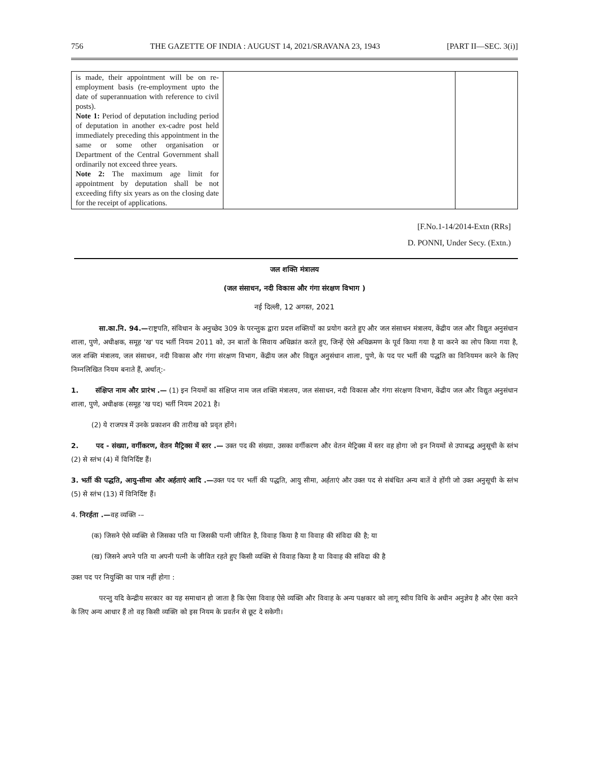756 THE GAZETTE OF INDIA : AUGUST 14, 2021/SRAVANA 23, 1943 [PART II—SEC. 3(i)]
| is made, their appointment will be on re-employment basis (re-employment upto the date of superannuation with reference to civil posts). Note 1: Period of deputation including period of deputation in another ex-cadre post held immediately preceding this appointment in the same or some other organisation or Department of the Central Government shall ordinarily not exceed three years. Note 2: The maximum age limit for appointment by deputation shall be not exceeding fifty six years as on the closing date for the receipt of applications. | | |
[F.No.1-14/2014-Extn (RRs]
D. PONNI, Under Secy. (Extn.)
जल शक्ति मंत्रालय
(जल संसाधन, नदी विकास और गंगा संरक्षण विभाग )
नई दिल्ली, 12 अगस्त, 2021
सा.का.नि. 94.—राष्ट्रपति, संविधान के अनुच्छेद 309 के परन्तुक द्वारा प्रदत्त शक्तियों का प्रयोग करते हुए और जल संसाधन मंत्रालय, केंद्रीय जल और विद्युत अनुसंधान शाला, पुणे, अधीक्षक, समूह 'ख' पद भर्ती नियम 2011 को, उन बातों के सिवाय अधिक्रांत करते हुए, जिन्हें ऐसे अधिक्रमण के पूर्व किया गया है या करने का लोप किया गया है, जल शक्ति मंत्रालय, जल संसाधन, नदी विकास और गंगा संरक्षण विभाग, केंद्रीय जल और विद्युत अनुसंधान शाला, पुणे, के पद पर भर्ती की पद्धति का विनियमन करने के लिए निम्नलिखित नियम बनाते हैं, अर्थात्:-
1. संक्षिप्त नाम और प्रारंभ .— (1) इन नियमों का संक्षिप्त नाम जल शक्ति मंत्रालय, जल संसाधन, नदी विकास और गंगा संरक्षण विभाग, केंद्रीय जल और विद्युत अनुसंधान शाला, पुणे, अधीक्षक (समूह 'ख पद) भर्ती नियम 2021 है।
(2) ये राजपत्र में उनके प्रकाशन की तारीख को प्रवृत होंगे।
2. पद - संख्या, वर्गीकरण, वेतन मैट्रिक्स में स्तर .— उक्त पद की संख्या, उसका वर्गीकरण और वेतन मेट्रिक्स में स्तर वह होगा जो इन नियमों से उपाबद्ध अनुसूची के स्तंभ (2) से स्तंभ (4) में विनिर्दिष्ट हैं।
3. भर्ती की पद्धति, आयु-सीमा और अर्हताएं आदि .—उक्त पद पर भर्ती की पद्धति, आयु सीमा, अर्हताएं और उक्त पद से संबंधित अन्य बातें वे होंगी जो उक्त अनुसूची के स्तंभ (5) से स्तंभ (13) में विनिर्दिष्ट हैं।
4. निरर्हता .—वह व्यक्ति -–
(क) जिसने ऐसे व्यक्ति से जिसका पति या जिसकी पत्नी जीवित है, विवाह किया है या विवाह की संविदा की है; या
(ख) जिसने अपने पति या अपनी पत्नी के जीवित रहते हुए किसी व्यक्ति से विवाह किया है या विवाह की संविदा की है
उक्त पद पर नियुक्ति का पात्र नहीं होगा :
परन्तु यदि केन्द्रीय सरकार का यह समाधान हो जाता है कि ऐसा विवाह ऐसे व्यक्ति और विवाह के अन्य पक्षकार को लागू स्वीय विधि के अधीन अनुज्ञेय है और ऐसा करने के लिए अन्य आधार हैं तो वह किसी व्यक्ति को इस नियम के प्रवर्तन से छूट दे सकेगी।